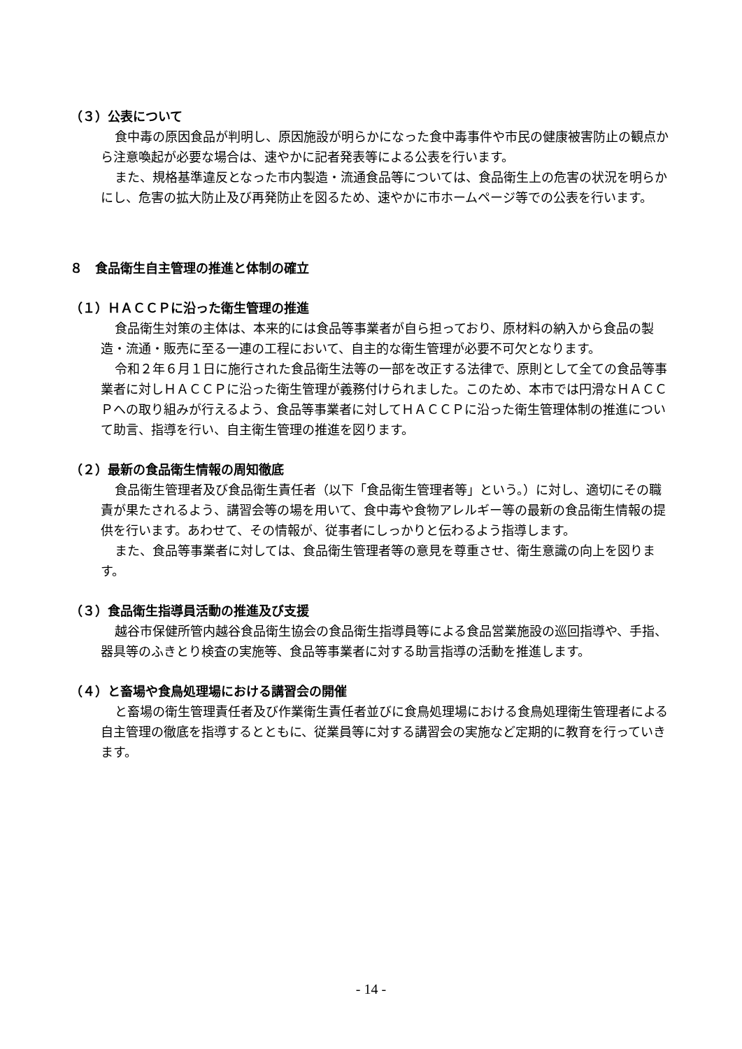（３）公表について
食中毒の原因食品が判明し、原因施設が明らかになった食中毒事件や市民の健康被害防止の観点から注意喚起が必要な場合は、速やかに記者発表等による公表を行います。
また、規格基準違反となった市内製造・流通食品等については、食品衛生上の危害の状況を明らかにし、危害の拡大防止及び再発防止を図るため、速やかに市ホームページ等での公表を行います。
８　食品衛生自主管理の推進と体制の確立
（１）ＨＡＣＣＰに沿った衛生管理の推進
食品衛生対策の主体は、本来的には食品等事業者が自ら担っており、原材料の納入から食品の製造・流通・販売に至る一連の工程において、自主的な衛生管理が必要不可欠となります。
令和２年６月１日に施行された食品衛生法等の一部を改正する法律で、原則として全ての食品等事業者に対しＨＡＣＣＰに沿った衛生管理が義務付けられました。このため、本市では円滑なＨＡＣＣＰへの取り組みが行えるよう、食品等事業者に対してＨＡＣＣＰに沿った衛生管理体制の推進について助言、指導を行い、自主衛生管理の推進を図ります。
（２）最新の食品衛生情報の周知徹底
食品衛生管理者及び食品衛生責任者（以下「食品衛生管理者等」という。）に対し、適切にその職責が果たされるよう、講習会等の場を用いて、食中毒や食物アレルギー等の最新の食品衛生情報の提供を行います。あわせて、その情報が、従事者にしっかりと伝わるよう指導します。
また、食品等事業者に対しては、食品衛生管理者等の意見を尊重させ、衛生意識の向上を図ります。
（３）食品衛生指導員活動の推進及び支援
越谷市保健所管内越谷食品衛生協会の食品衛生指導員等による食品営業施設の巡回指導や、手指、器具等のふきとり検査の実施等、食品等事業者に対する助言指導の活動を推進します。
（４）と畜場や食鳥処理場における講習会の開催
と畜場の衛生管理責任者及び作業衛生責任者並びに食鳥処理場における食鳥処理衛生管理者による自主管理の徹底を指導するとともに、従業員等に対する講習会の実施など定期的に教育を行っていきます。
- 14 -